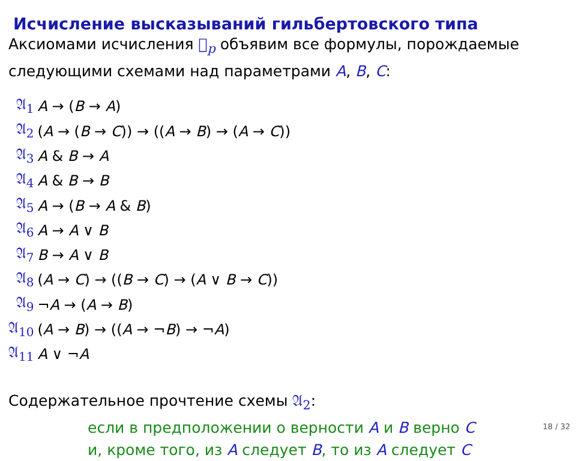Исчисление высказываний гильбертовского типа
Аксиомами исчисления 𝔋<sub>p</sub> объявим все формулы, порождаемые следующими схемами над параметрами A, B, C:
| 𝔄<sub>1</sub> | A → ( B → A ) |
| 𝔄<sub>2</sub> | ( A → ( B → C )) → (( A → B ) → ( A → C )) |
| 𝔄<sub>3</sub> | A & B → A |
| 𝔄<sub>4</sub> | A & B → B |
| 𝔄<sub>5</sub> | A → ( B → A & B ) |
| 𝔄<sub>6</sub> | A → A ∨ B |
| 𝔄<sub>7</sub> | B → A ∨ B |
| 𝔄<sub>8</sub> | ( A → C ) → (( B → C ) → ( A ∨ B → C )) |
| 𝔄<sub>9</sub> | ¬ A → ( A → B ) |
| 𝔄<sub>10</sub> | ( A → B ) → (( A → ¬ B ) → ¬ A ) |
| 𝔄<sub>11</sub> | A ∨ ¬ A |
Содержательное прочтение схемы 𝔄<sub>2</sub>:
если в предположении о верности A и B верно C
и, кроме того, из A следует B, то из A следует C
18 / 32